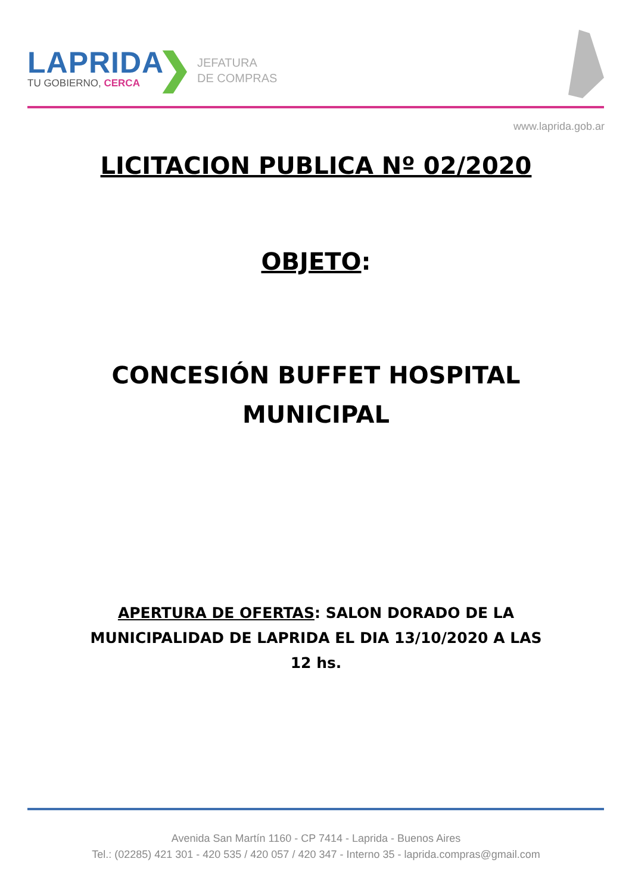LAPRIDA
TU GOBIERNO, CERCA
❯
JEFATURA
DE COMPRAS
www.laprida.gob.ar
LICITACION PUBLICA Nº 02/2020
OBJETO:
CONCESIÓN BUFFET HOSPITAL
MUNICIPAL
APERTURA DE OFERTAS: SALON DORADO DE LA MUNICIPALIDAD DE LAPRIDA EL DIA 13/10/2020 A LAS 12 hs.
Avenida San Martín 1160 - CP 7414 - Laprida - Buenos Aires
Tel.: (02285) 421 301 - 420 535 / 420 057 / 420 347 - Interno 35 - laprida.compras@gmail.com